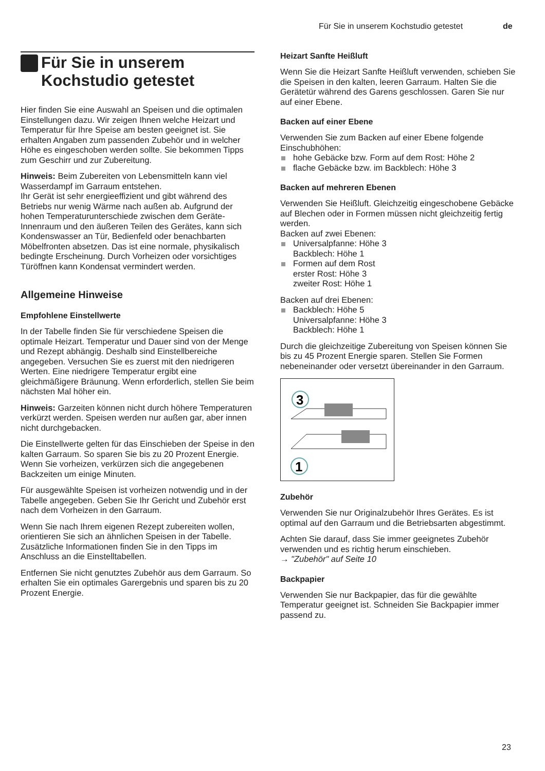Für Sie in unserem Kochstudio getestet de
Für Sie in unserem Kochstudio getestet
Hier finden Sie eine Auswahl an Speisen und die optimalen Einstellungen dazu. Wir zeigen Ihnen welche Heizart und Temperatur für Ihre Speise am besten geeignet ist. Sie erhalten Angaben zum passenden Zubehör und in welcher Höhe es eingeschoben werden sollte. Sie bekommen Tipps zum Geschirr und zur Zubereitung.
Hinweis: Beim Zubereiten von Lebensmitteln kann viel Wasserdampf im Garraum entstehen.
Ihr Gerät ist sehr energieeffizient und gibt während des Betriebs nur wenig Wärme nach außen ab. Aufgrund der hohen Temperaturunterschiede zwischen dem Geräte-Innenraum und den äußeren Teilen des Gerätes, kann sich Kondenswasser an Tür, Bedienfeld oder benachbarten Möbelfronten absetzen. Das ist eine normale, physikalisch bedingte Erscheinung. Durch Vorheizen oder vorsichtiges Türöffnen kann Kondensat vermindert werden.
Allgemeine Hinweise
Empfohlene Einstellwerte
In der Tabelle finden Sie für verschiedene Speisen die optimale Heizart. Temperatur und Dauer sind von der Menge und Rezept abhängig. Deshalb sind Einstellbereiche angegeben. Versuchen Sie es zuerst mit den niedrigeren Werten. Eine niedrigere Temperatur ergibt eine gleichmäßigere Bräunung. Wenn erforderlich, stellen Sie beim nächsten Mal höher ein.
Hinweis: Garzeiten können nicht durch höhere Temperaturen verkürzt werden. Speisen werden nur außen gar, aber innen nicht durchgebacken.
Die Einstellwerte gelten für das Einschieben der Speise in den kalten Garraum. So sparen Sie bis zu 20 Prozent Energie. Wenn Sie vorheizen, verkürzen sich die angegebenen Backzeiten um einige Minuten.
Für ausgewählte Speisen ist vorheizen notwendig und in der Tabelle angegeben. Geben Sie Ihr Gericht und Zubehör erst nach dem Vorheizen in den Garraum.
Wenn Sie nach Ihrem eigenen Rezept zubereiten wollen, orientieren Sie sich an ähnlichen Speisen in der Tabelle. Zusätzliche Informationen finden Sie in den Tipps im Anschluss an die Einstelltabellen.
Entfernen Sie nicht genutztes Zubehör aus dem Garraum. So erhalten Sie ein optimales Garergebnis und sparen bis zu 20 Prozent Energie.
Heizart Sanfte Heißluft
Wenn Sie die Heizart Sanfte Heißluft verwenden, schieben Sie die Speisen in den kalten, leeren Garraum. Halten Sie die Gerätetür während des Garens geschlossen. Garen Sie nur auf einer Ebene.
Backen auf einer Ebene
Verwenden Sie zum Backen auf einer Ebene folgende Einschubhöhen:
hohe Gebäcke bzw. Form auf dem Rost: Höhe 2
flache Gebäcke bzw. im Backblech: Höhe 3
Backen auf mehreren Ebenen
Verwenden Sie Heißluft. Gleichzeitig eingeschobene Gebäcke auf Blechen oder in Formen müssen nicht gleichzeitig fertig werden.
Backen auf zwei Ebenen:
Universalpfanne: Höhe 3
Backblech: Höhe 1
Formen auf dem Rost
erster Rost: Höhe 3
zweiter Rost: Höhe 1
Backen auf drei Ebenen:
Backblech: Höhe 5
Universalpfanne: Höhe 3
Backblech: Höhe 1
Durch die gleichzeitige Zubereitung von Speisen können Sie bis zu 45 Prozent Energie sparen. Stellen Sie Formen nebeneinander oder versetzt übereinander in den Garraum.
3
1
Zubehör
Verwenden Sie nur Originalzubehör Ihres Gerätes. Es ist optimal auf den Garraum und die Betriebsarten abgestimmt.
Achten Sie darauf, dass Sie immer geeignetes Zubehör verwenden und es richtig herum einschieben.
→ "Zubehör" auf Seite 10
Backpapier
Verwenden Sie nur Backpapier, das für die gewählte Temperatur geeignet ist. Schneiden Sie Backpapier immer passend zu.
23